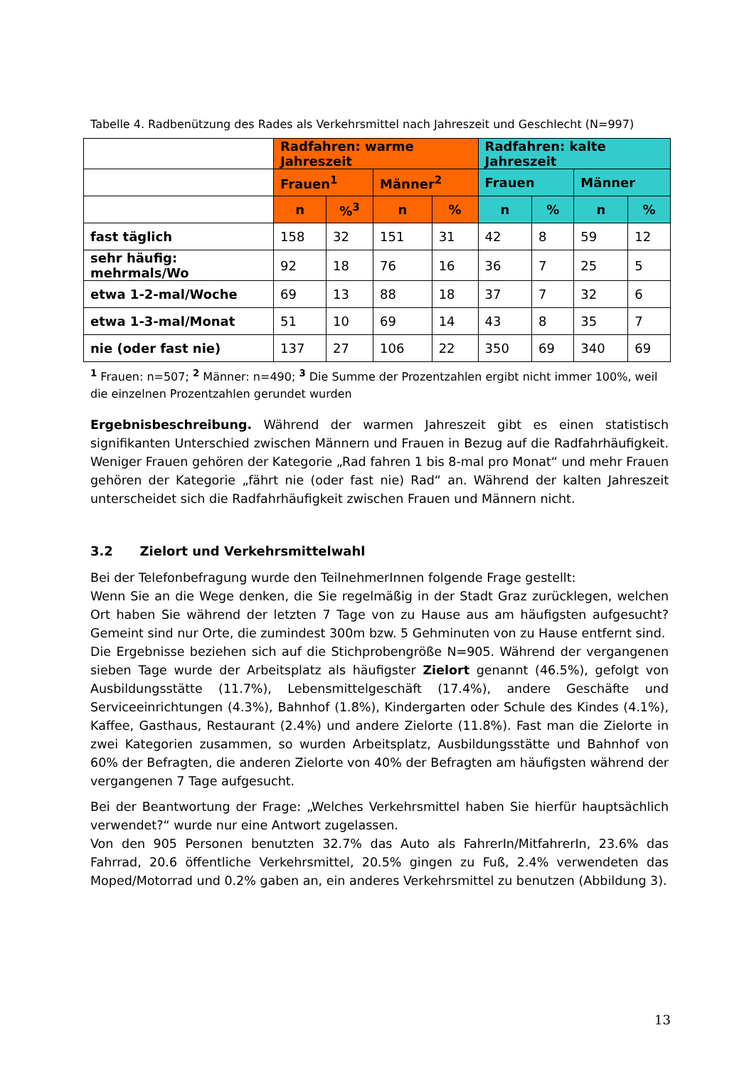Tabelle 4. Radbenützung des Rades als Verkehrsmittel nach Jahreszeit und Geschlecht (N=997)
| | Radfahren: warme Jahreszeit | | | | Radfahren: kalte Jahreszeit | | | |
| | Frauen<sup>1</sup> | | Männer<sup>2</sup> | | Frauen | | Männer | |
| | n | %<sup>3</sup> | n | % | n | % | n | % |
| fast täglich | 158 | 32 | 151 | 31 | 42 | 8 | 59 | 12 |
| sehr häufig: mehrmals/Wo | 92 | 18 | 76 | 16 | 36 | 7 | 25 | 5 |
| etwa 1-2-mal/Woche | 69 | 13 | 88 | 18 | 37 | 7 | 32 | 6 |
| etwa 1-3-mal/Monat | 51 | 10 | 69 | 14 | 43 | 8 | 35 | 7 |
| nie (oder fast nie) | 137 | 27 | 106 | 22 | 350 | 69 | 340 | 69 |
<sup>1</sup> Frauen: n=507; <sup>2</sup> Männer: n=490; <sup>3</sup> Die Summe der Prozentzahlen ergibt nicht immer 100%, weil die einzelnen Prozentzahlen gerundet wurden
Ergebnisbeschreibung. Während der warmen Jahreszeit gibt es einen statistisch signifikanten Unterschied zwischen Männern und Frauen in Bezug auf die Radfahrhäufigkeit. Weniger Frauen gehören der Kategorie „Rad fahren 1 bis 8-mal pro Monat“ und mehr Frauen gehören der Kategorie „fährt nie (oder fast nie) Rad“ an. Während der kalten Jahreszeit unterscheidet sich die Radfahrhäufigkeit zwischen Frauen und Männern nicht.
3.2 Zielort und Verkehrsmittelwahl
Bei der Telefonbefragung wurde den TeilnehmerInnen folgende Frage gestellt:
Wenn Sie an die Wege denken, die Sie regelmäßig in der Stadt Graz zurücklegen, welchen Ort haben Sie während der letzten 7 Tage von zu Hause aus am häufigsten aufgesucht? Gemeint sind nur Orte, die zumindest 300m bzw. 5 Gehminuten von zu Hause entfernt sind.
Die Ergebnisse beziehen sich auf die Stichprobengröße N=905. Während der vergangenen sieben Tage wurde der Arbeitsplatz als häufigster Zielort genannt (46.5%), gefolgt von Ausbildungsstätte (11.7%), Lebensmittelgeschäft (17.4%), andere Geschäfte und Serviceeinrichtungen (4.3%), Bahnhof (1.8%), Kindergarten oder Schule des Kindes (4.1%), Kaffee, Gasthaus, Restaurant (2.4%) und andere Zielorte (11.8%). Fast man die Zielorte in zwei Kategorien zusammen, so wurden Arbeitsplatz, Ausbildungsstätte und Bahnhof von 60% der Befragten, die anderen Zielorte von 40% der Befragten am häufigsten während der vergangenen 7 Tage aufgesucht.
Bei der Beantwortung der Frage: „Welches Verkehrsmittel haben Sie hierfür hauptsächlich verwendet?“ wurde nur eine Antwort zugelassen.
Von den 905 Personen benutzten 32.7% das Auto als FahrerIn/MitfahrerIn, 23.6% das Fahrrad, 20.6 öffentliche Verkehrsmittel, 20.5% gingen zu Fuß, 2.4% verwendeten das Moped/Motorrad und 0.2% gaben an, ein anderes Verkehrsmittel zu benutzen (Abbildung 3).
13